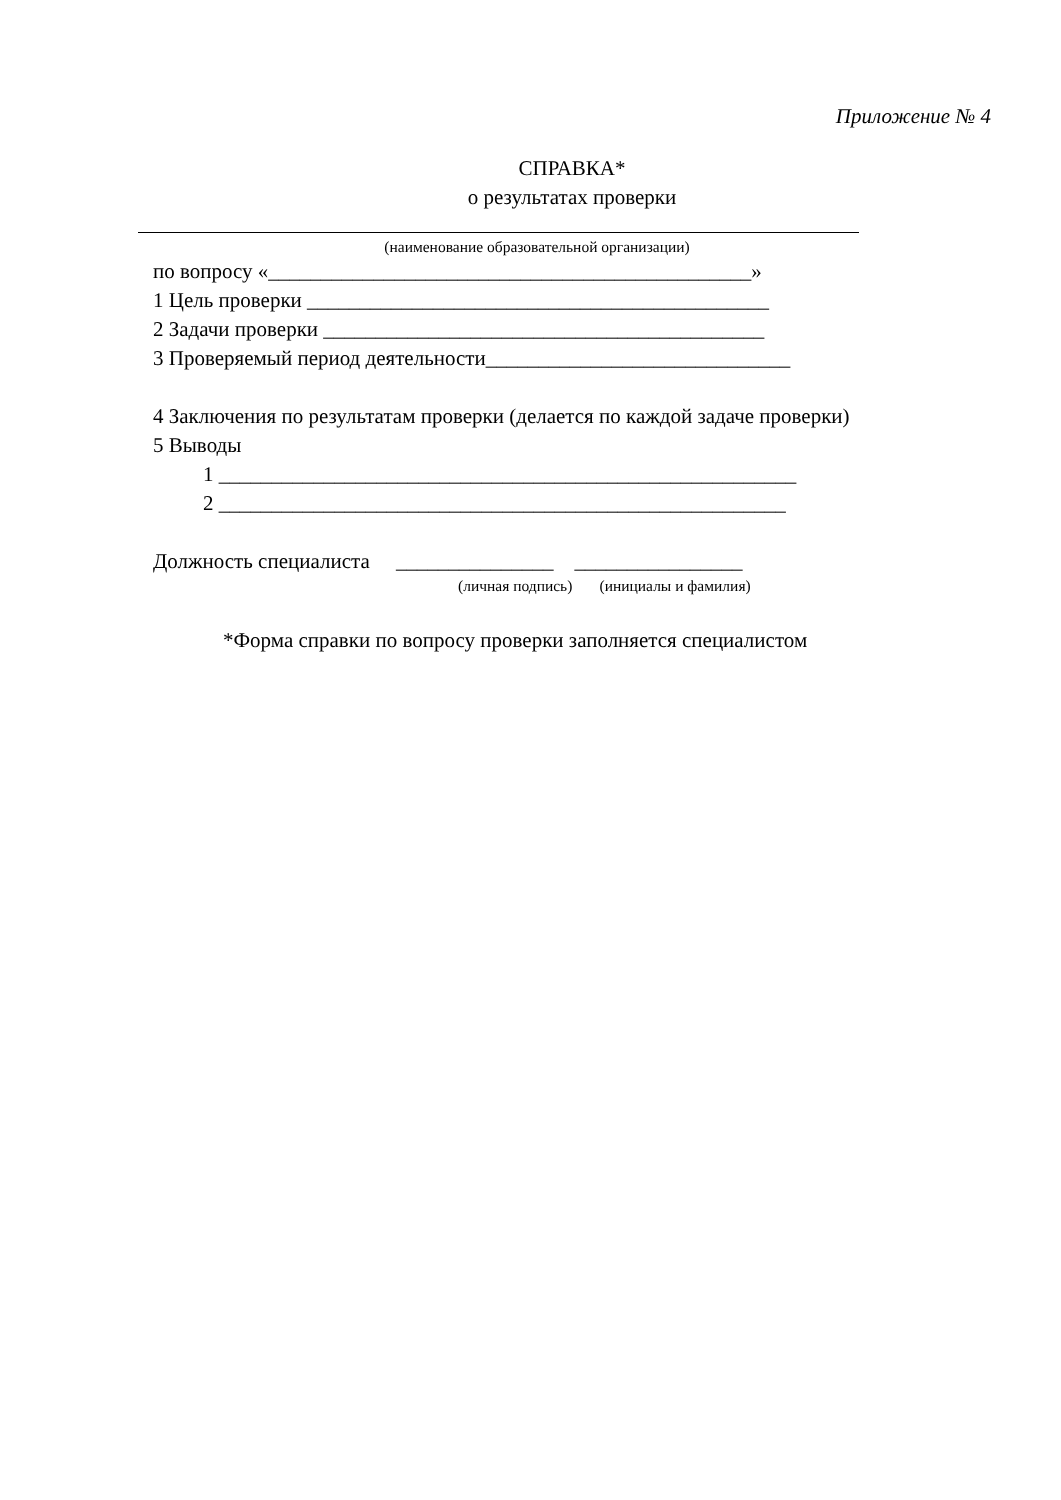Приложение № 4
СПРАВКА*
о результатах проверки
(наименование образовательной организации)
по вопросу «______________________________________________»
1 Цель проверки ____________________________________________
2 Задачи проверки __________________________________________
3 Проверяемый период деятельности_____________________________
4 Заключения по результатам проверки (делается по каждой задаче проверки)
5 Выводы
1 _______________________________________________________
2 ______________________________________________________
Должность специалиста _______________ ________________
(личная подпись) (инициалы и фамилия)
*Форма справки по вопросу проверки заполняется специалистом